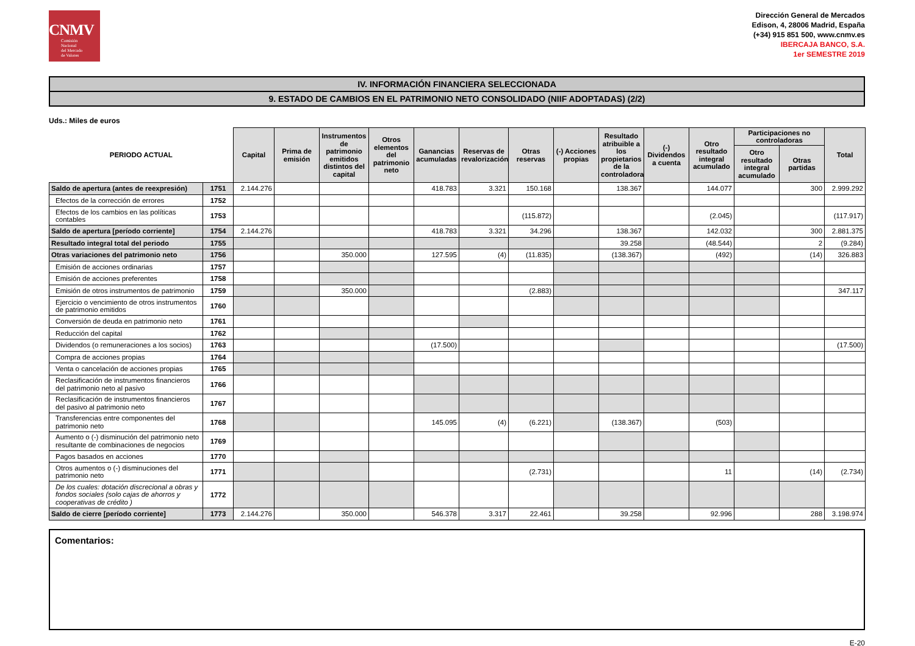CNMV
Comisión
Nacional
del Mercado
de Valores
Dirección General de Mercados
Edison, 4, 28006 Madrid, España
(+34) 915 851 500, www.cnmv.es
IBERCAJA BANCO, S.A.
1er SEMESTRE 2019
IV. INFORMACIÓN FINANCIERA SELECCIONADA
9. ESTADO DE CAMBIOS EN EL PATRIMONIO NETO CONSOLIDADO (NIIF ADOPTADAS) (2/2)
Uds.: Miles de euros
| PERIODO ACTUAL | | Capital | Prima de emisión | Instrumentos de patrimonio emitidos distintos del capital | Otros elementos del patrimonio neto | Ganancias acumuladas | Reservas de revalorización | Otras reservas | (-) Acciones propias | Resultado atribuible a los propietarios de la controladora | (-) Dividendos a cuenta | Otro resultado integral acumulado | Participaciones no controladoras | | Total |
| --- | --- | --- | --- | --- | --- | --- | --- | --- | --- | --- | --- | --- | --- | --- | --- |
| | | | | | | | | | | | | | Otro resultado integral acumulado | Otras partidas | |
| Saldo de apertura (antes de reexpresión) | 1751 | 2.144.276 | | | | 418.783 | 3.321 | 150.168 | | 138.367 | | 144.077 | | 300 | 2.999.292 |
| Efectos de la corrección de errores | 1752 | | | | | | | | | | | | | | |
| Efectos de los cambios en las políticas contables | 1753 | | | | | | | (115.872) | | | | (2.045) | | | (117.917) |
| Saldo de apertura [período corriente] | 1754 | 2.144.276 | | | | 418.783 | 3.321 | 34.296 | | 138.367 | | 142.032 | | 300 | 2.881.375 |
| Resultado integral total del periodo | 1755 | | | | | | | | | 39.258 | | (48.544) | | 2 | (9.284) |
| Otras variaciones del patrimonio neto | 1756 | | | 350.000 | | 127.595 | (4) | (11.835) | | (138.367) | | (492) | | (14) | 326.883 |
| Emisión de acciones ordinarias | 1757 | | | | | | | | | | | | | | |
| Emisión de acciones preferentes | 1758 | | | | | | | | | | | | | | |
| Emisión de otros instrumentos de patrimonio | 1759 | | | 350.000 | | | | (2.883) | | | | | | | 347.117 |
| Ejercicio o vencimiento de otros instrumentos de patrimonio emitidos | 1760 | | | | | | | | | | | | | | |
| Conversión de deuda en patrimonio neto | 1761 | | | | | | | | | | | | | | |
| Reducción del capital | 1762 | | | | | | | | | | | | | | |
| Dividendos (o remuneraciones a los socios) | 1763 | | | | | (17.500) | | | | | | | | | (17.500) |
| Compra de acciones propias | 1764 | | | | | | | | | | | | | | |
| Venta o cancelación de acciones propias | 1765 | | | | | | | | | | | | | | |
| Reclasificación de instrumentos financieros del patrimonio neto al pasivo | 1766 | | | | | | | | | | | | | | |
| Reclasificación de instrumentos financieros del pasivo al patrimonio neto | 1767 | | | | | | | | | | | | | | |
| Transferencias entre componentes del patrimonio neto | 1768 | | | | | 145.095 | (4) | (6.221) | | (138.367) | | (503) | | | |
| Aumento o (-) disminución del patrimonio neto resultante de combinaciones de negocios | 1769 | | | | | | | | | | | | | | |
| Pagos basados en acciones | 1770 | | | | | | | | | | | | | | |
| Otros aumentos o (-) disminuciones del patrimonio neto | 1771 | | | | | | | (2.731) | | | | 11 | | (14) | (2.734) |
| De los cuales: dotación discrecional a obras y fondos sociales (solo cajas de ahorros y cooperativas de crédito ) | 1772 | | | | | | | | | | | | | | |
| Saldo de cierre [período corriente] | 1773 | 2.144.276 | | 350.000 | | 546.378 | 3.317 | 22.461 | | 39.258 | | 92.996 | | 288 | 3.198.974 |
Comentarios:
E-20